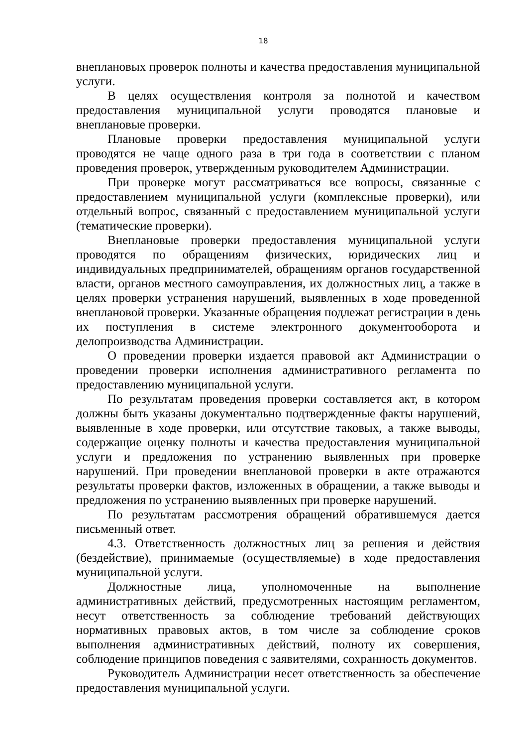18
внеплановых проверок полноты и качества предоставления муниципальной услуги.
В целях осуществления контроля за полнотой и качеством предоставления муниципальной услуги проводятся плановые и внеплановые проверки.
Плановые проверки предоставления муниципальной услуги проводятся не чаще одного раза в три года в соответствии с планом проведения проверок, утвержденным руководителем Администрации.
При проверке могут рассматриваться все вопросы, связанные с предоставлением муниципальной услуги (комплексные проверки), или отдельный вопрос, связанный с предоставлением муниципальной услуги (тематические проверки).
Внеплановые проверки предоставления муниципальной услуги проводятся по обращениям физических, юридических лиц и индивидуальных предпринимателей, обращениям органов государственной власти, органов местного самоуправления, их должностных лиц, а также в целях проверки устранения нарушений, выявленных в ходе проведенной внеплановой проверки. Указанные обращения подлежат регистрации в день их поступления в системе электронного документооборота и делопроизводства Администрации.
О проведении проверки издается правовой акт Администрации о проведении проверки исполнения административного регламента по предоставлению муниципальной услуги.
По результатам проведения проверки составляется акт, в котором должны быть указаны документально подтвержденные факты нарушений, выявленные в ходе проверки, или отсутствие таковых, а также выводы, содержащие оценку полноты и качества предоставления муниципальной услуги и предложения по устранению выявленных при проверке нарушений. При проведении внеплановой проверки в акте отражаются результаты проверки фактов, изложенных в обращении, а также выводы и предложения по устранению выявленных при проверке нарушений.
По результатам рассмотрения обращений обратившемуся дается письменный ответ.
4.3. Ответственность должностных лиц за решения и действия (бездействие), принимаемые (осуществляемые) в ходе предоставления муниципальной услуги.
Должностные лица, уполномоченные на выполнение административных действий, предусмотренных настоящим регламентом, несут ответственность за соблюдение требований действующих нормативных правовых актов, в том числе за соблюдение сроков выполнения административных действий, полноту их совершения, соблюдение принципов поведения с заявителями, сохранность документов.
Руководитель Администрации несет ответственность за обеспечение предоставления муниципальной услуги.